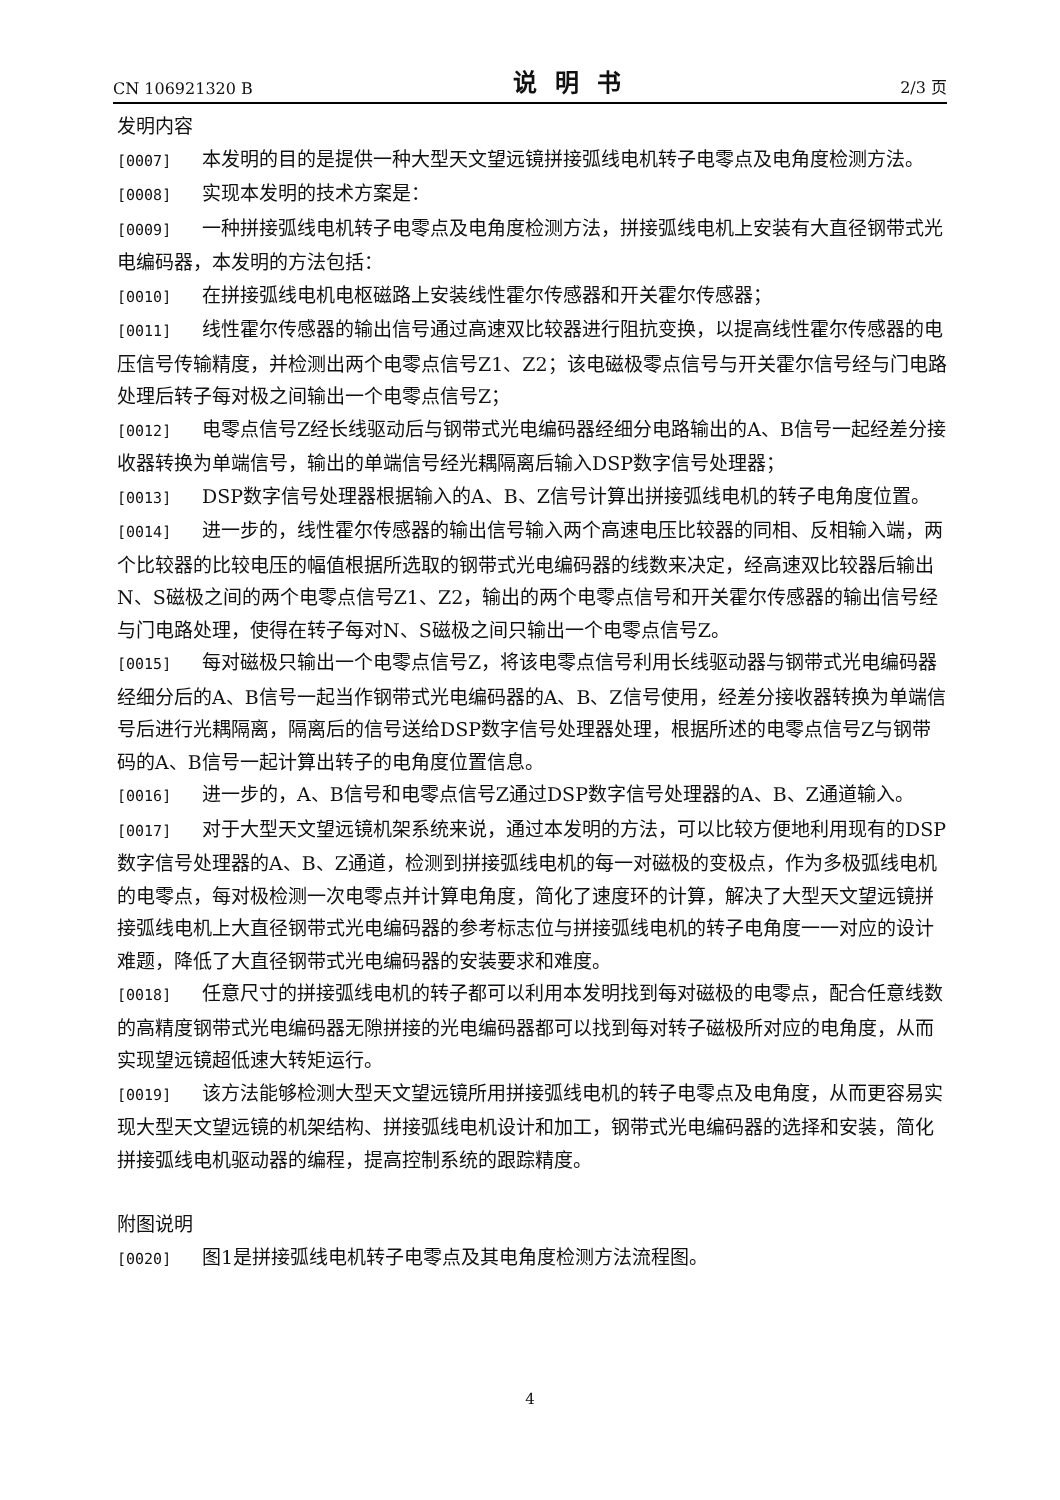CN 106921320 B 说明书 2/3 页
发明内容
[0007] 本发明的目的是提供一种大型天文望远镜拼接弧线电机转子电零点及电角度检测方法。
[0008] 实现本发明的技术方案是：
[0009] 一种拼接弧线电机转子电零点及电角度检测方法，拼接弧线电机上安装有大直径钢带式光电编码器，本发明的方法包括：
[0010] 在拼接弧线电机电枢磁路上安装线性霍尔传感器和开关霍尔传感器；
[0011] 线性霍尔传感器的输出信号通过高速双比较器进行阻抗变换，以提高线性霍尔传感器的电压信号传输精度，并检测出两个电零点信号Z1、Z2；该电磁极零点信号与开关霍尔信号经与门电路处理后转子每对极之间输出一个电零点信号Z；
[0012] 电零点信号Z经长线驱动后与钢带式光电编码器经细分电路输出的A、B信号一起经差分接收器转换为单端信号，输出的单端信号经光耦隔离后输入DSP数字信号处理器；
[0013] DSP数字信号处理器根据输入的A、B、Z信号计算出拼接弧线电机的转子电角度位置。
[0014] 进一步的，线性霍尔传感器的输出信号输入两个高速电压比较器的同相、反相输入端，两个比较器的比较电压的幅值根据所选取的钢带式光电编码器的线数来决定，经高速双比较器后输出N、S磁极之间的两个电零点信号Z1、Z2，输出的两个电零点信号和开关霍尔传感器的输出信号经与门电路处理，使得在转子每对N、S磁极之间只输出一个电零点信号Z。
[0015] 每对磁极只输出一个电零点信号Z，将该电零点信号利用长线驱动器与钢带式光电编码器经细分后的A、B信号一起当作钢带式光电编码器的A、B、Z信号使用，经差分接收器转换为单端信号后进行光耦隔离，隔离后的信号送给DSP数字信号处理器处理，根据所述的电零点信号Z与钢带码的A、B信号一起计算出转子的电角度位置信息。
[0016] 进一步的，A、B信号和电零点信号Z通过DSP数字信号处理器的A、B、Z通道输入。
[0017] 对于大型天文望远镜机架系统来说，通过本发明的方法，可以比较方便地利用现有的DSP数字信号处理器的A、B、Z通道，检测到拼接弧线电机的每一对磁极的变极点，作为多极弧线电机的电零点，每对极检测一次电零点并计算电角度，简化了速度环的计算，解决了大型天文望远镜拼接弧线电机上大直径钢带式光电编码器的参考标志位与拼接弧线电机的转子电角度一一对应的设计难题，降低了大直径钢带式光电编码器的安装要求和难度。
[0018] 任意尺寸的拼接弧线电机的转子都可以利用本发明找到每对磁极的电零点，配合任意线数的高精度钢带式光电编码器无隙拼接的光电编码器都可以找到每对转子磁极所对应的电角度，从而实现望远镜超低速大转矩运行。
[0019] 该方法能够检测大型天文望远镜所用拼接弧线电机的转子电零点及电角度，从而更容易实现大型天文望远镜的机架结构、拼接弧线电机设计和加工，钢带式光电编码器的选择和安装，简化拼接弧线电机驱动器的编程，提高控制系统的跟踪精度。
附图说明
[0020] 图1是拼接弧线电机转子电零点及其电角度检测方法流程图。
4